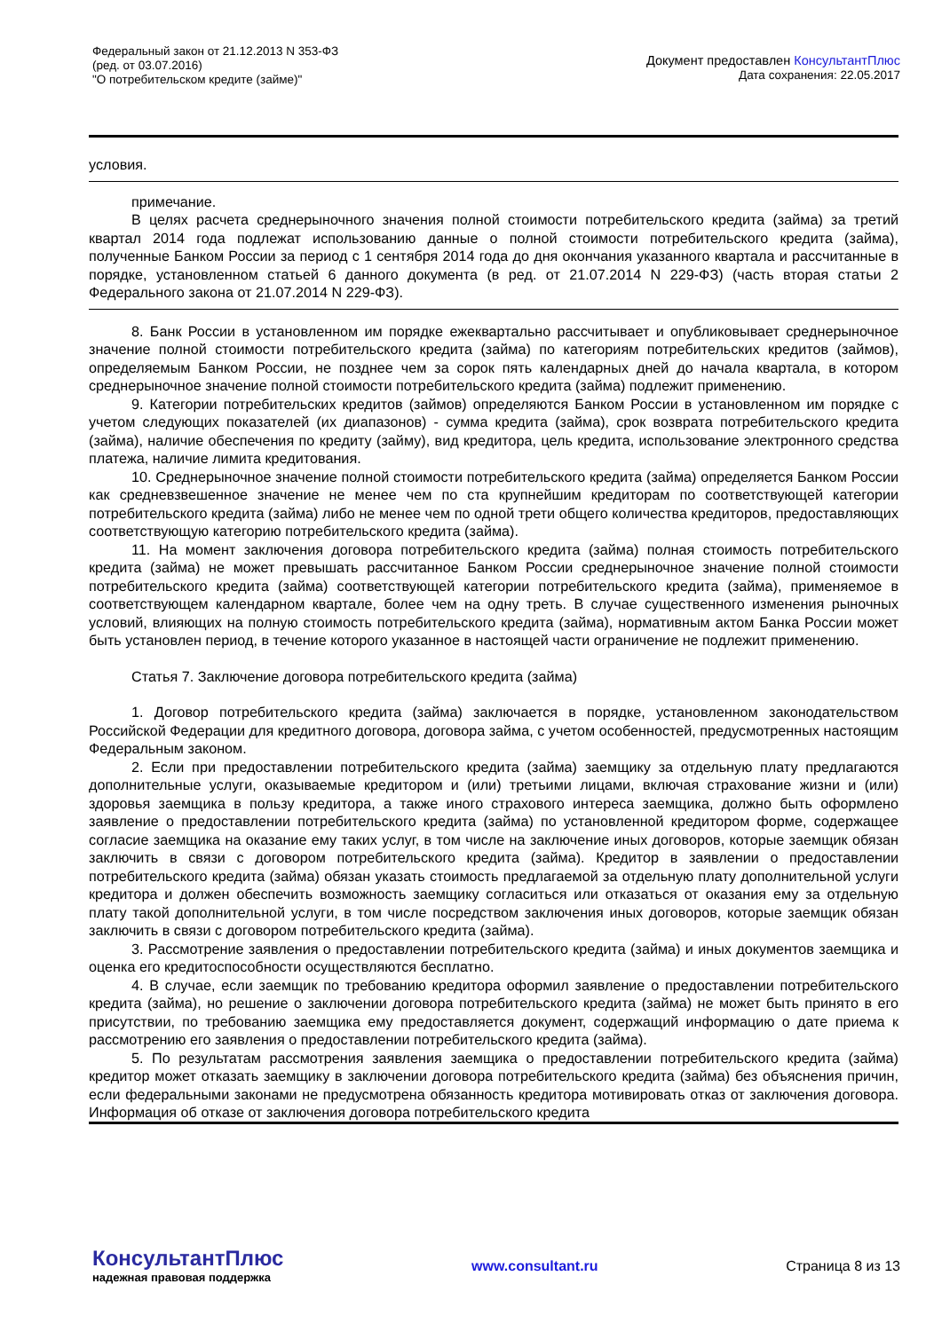Федеральный закон от 21.12.2013 N 353-ФЗ
(ред. от 03.07.2016)
"О потребительском кредите (займе)"
Документ предоставлен КонсультантПлюс
Дата сохранения: 22.05.2017
условия.
примечание.
В целях расчета среднерыночного значения полной стоимости потребительского кредита (займа) за третий квартал 2014 года подлежат использованию данные о полной стоимости потребительского кредита (займа), полученные Банком России за период с 1 сентября 2014 года до дня окончания указанного квартала и рассчитанные в порядке, установленном статьей 6 данного документа (в ред. от 21.07.2014 N 229-ФЗ) (часть вторая статьи 2 Федерального закона от 21.07.2014 N 229-ФЗ).
8. Банк России в установленном им порядке ежеквартально рассчитывает и опубликовывает среднерыночное значение полной стоимости потребительского кредита (займа) по категориям потребительских кредитов (займов), определяемым Банком России, не позднее чем за сорок пять календарных дней до начала квартала, в котором среднерыночное значение полной стоимости потребительского кредита (займа) подлежит применению.
9. Категории потребительских кредитов (займов) определяются Банком России в установленном им порядке с учетом следующих показателей (их диапазонов) - сумма кредита (займа), срок возврата потребительского кредита (займа), наличие обеспечения по кредиту (займу), вид кредитора, цель кредита, использование электронного средства платежа, наличие лимита кредитования.
10. Среднерыночное значение полной стоимости потребительского кредита (займа) определяется Банком России как средневзвешенное значение не менее чем по ста крупнейшим кредиторам по соответствующей категории потребительского кредита (займа) либо не менее чем по одной трети общего количества кредиторов, предоставляющих соответствующую категорию потребительского кредита (займа).
11. На момент заключения договора потребительского кредита (займа) полная стоимость потребительского кредита (займа) не может превышать рассчитанное Банком России среднерыночное значение полной стоимости потребительского кредита (займа) соответствующей категории потребительского кредита (займа), применяемое в соответствующем календарном квартале, более чем на одну треть. В случае существенного изменения рыночных условий, влияющих на полную стоимость потребительского кредита (займа), нормативным актом Банка России может быть установлен период, в течение которого указанное в настоящей части ограничение не подлежит применению.
Статья 7. Заключение договора потребительского кредита (займа)
1. Договор потребительского кредита (займа) заключается в порядке, установленном законодательством Российской Федерации для кредитного договора, договора займа, с учетом особенностей, предусмотренных настоящим Федеральным законом.
2. Если при предоставлении потребительского кредита (займа) заемщику за отдельную плату предлагаются дополнительные услуги, оказываемые кредитором и (или) третьими лицами, включая страхование жизни и (или) здоровья заемщика в пользу кредитора, а также иного страхового интереса заемщика, должно быть оформлено заявление о предоставлении потребительского кредита (займа) по установленной кредитором форме, содержащее согласие заемщика на оказание ему таких услуг, в том числе на заключение иных договоров, которые заемщик обязан заключить в связи с договором потребительского кредита (займа). Кредитор в заявлении о предоставлении потребительского кредита (займа) обязан указать стоимость предлагаемой за отдельную плату дополнительной услуги кредитора и должен обеспечить возможность заемщику согласиться или отказаться от оказания ему за отдельную плату такой дополнительной услуги, в том числе посредством заключения иных договоров, которые заемщик обязан заключить в связи с договором потребительского кредита (займа).
3. Рассмотрение заявления о предоставлении потребительского кредита (займа) и иных документов заемщика и оценка его кредитоспособности осуществляются бесплатно.
4. В случае, если заемщик по требованию кредитора оформил заявление о предоставлении потребительского кредита (займа), но решение о заключении договора потребительского кредита (займа) не может быть принято в его присутствии, по требованию заемщика ему предоставляется документ, содержащий информацию о дате приема к рассмотрению его заявления о предоставлении потребительского кредита (займа).
5. По результатам рассмотрения заявления заемщика о предоставлении потребительского кредита (займа) кредитор может отказать заемщику в заключении договора потребительского кредита (займа) без объяснения причин, если федеральными законами не предусмотрена обязанность кредитора мотивировать отказ от заключения договора. Информация об отказе от заключения договора потребительского кредита
КонсультантПлюс
надежная правовая поддержка
www.consultant.ru Страница 8 из 13